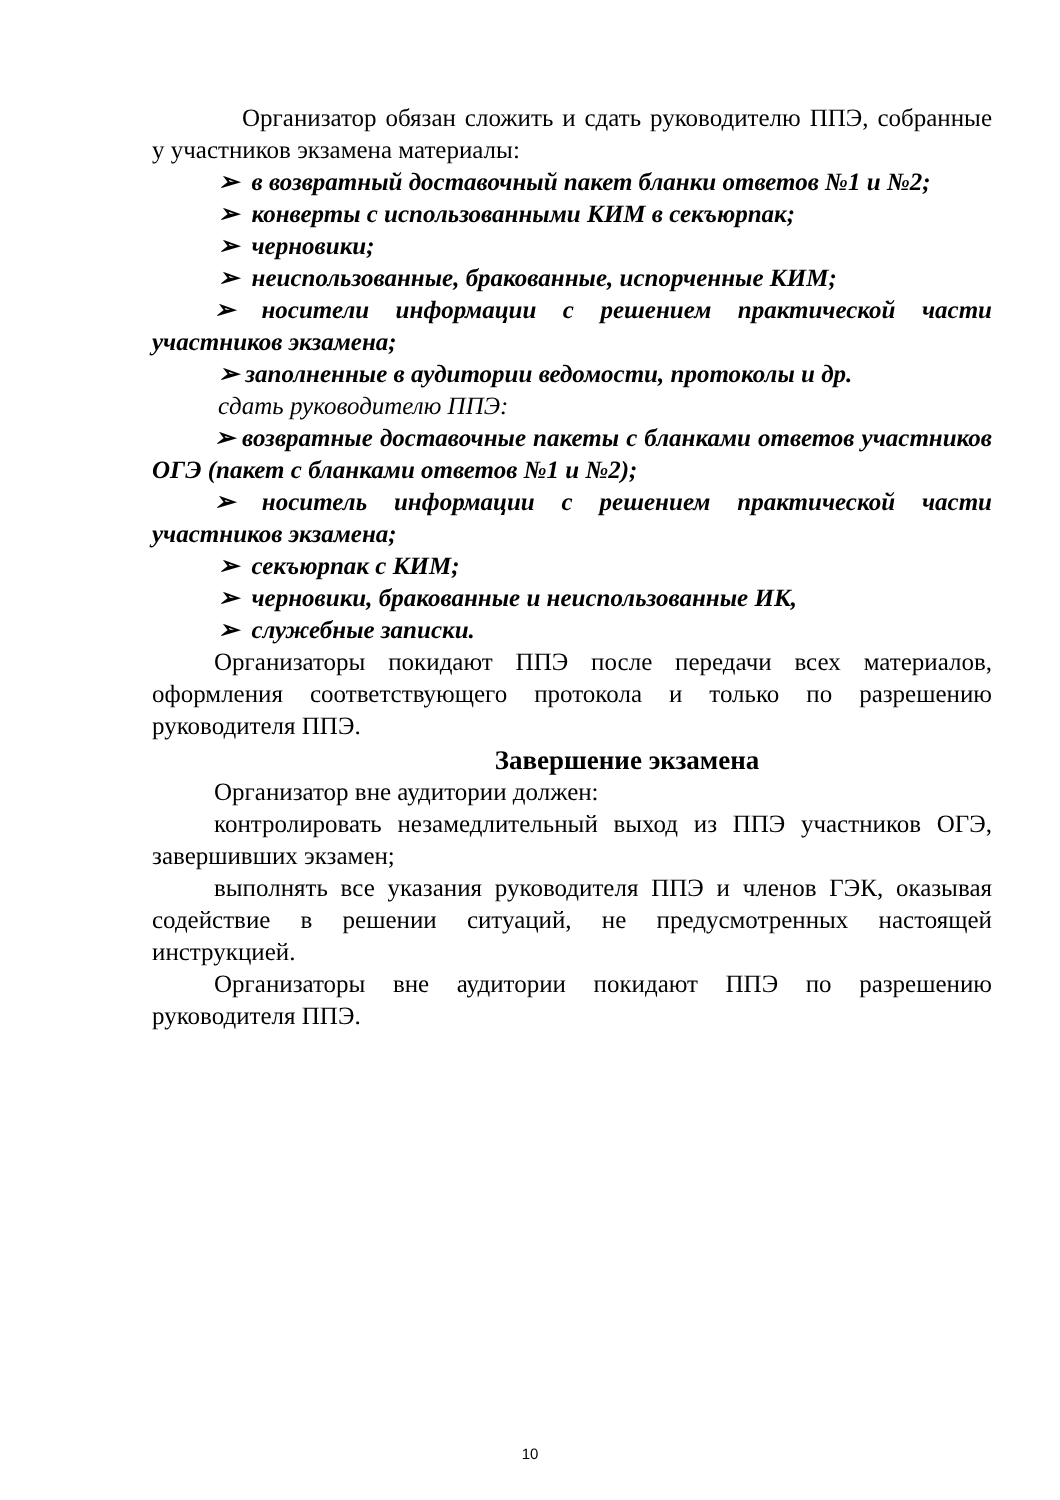Организатор обязан сложить и сдать руководителю ППЭ, собранные у участников экзамена материалы:
➢ в возвратный доставочный пакет бланки ответов №1 и №2;
➢ конверты с использованными КИМ в секъюрпак;
➢ черновики;
➢ неиспользованные, бракованные, испорченные КИМ;
➢ носители информации с решением практической части участников экзамена;
➢ заполненные в аудитории ведомости, протоколы и др.
сдать руководителю ППЭ:
➢ возвратные доставочные пакеты с бланками ответов участников ОГЭ (пакет с бланками ответов №1 и №2);
➢ носитель информации с решением практической части участников экзамена;
➢ секъюрпак с КИМ;
➢ черновики, бракованные и неиспользованные ИК,
➢ служебные записки.
Организаторы покидают ППЭ после передачи всех материалов, оформления соответствующего протокола и только по разрешению руководителя ППЭ.
Завершение экзамена
Организатор вне аудитории должен:
контролировать незамедлительный выход из ППЭ участников ОГЭ, завершивших экзамен;
выполнять все указания руководителя ППЭ и членов ГЭК, оказывая содействие в решении ситуаций, не предусмотренных настоящей инструкцией.
Организаторы вне аудитории покидают ППЭ по разрешению руководителя ППЭ.
10